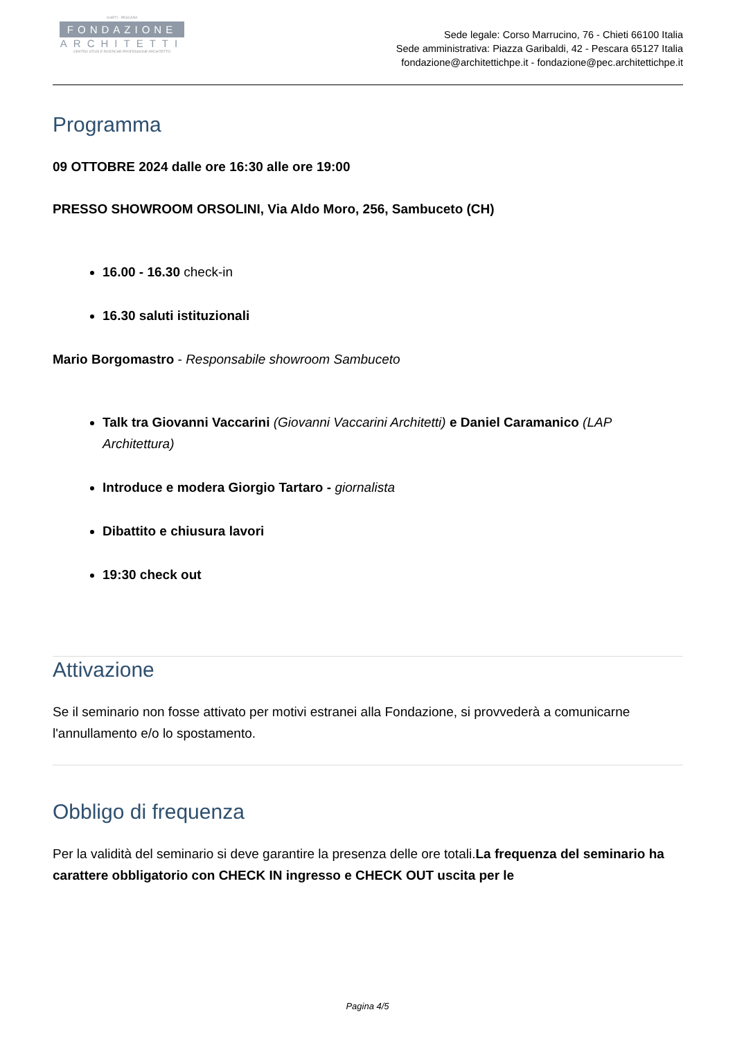CHIETI · PESCARA
FONDAZIONE
ARCHITETTI
CENTRO STUDI E RICERCHE PROFESSIONE ARCHITETTO
Sede legale: Corso Marrucino, 76 - Chieti 66100 Italia
Sede amministrativa: Piazza Garibaldi, 42 - Pescara 65127 Italia
fondazione@architettichpe.it - fondazione@pec.architettichpe.it
Programma
09 OTTOBRE 2024 dalle ore 16:30 alle ore 19:00
PRESSO SHOWROOM ORSOLINI, Via Aldo Moro, 256, Sambuceto (CH)
16.00 - 16.30 check-in
16.30 saluti istituzionali
Mario Borgomastro - Responsabile showroom Sambuceto
Talk tra Giovanni Vaccarini (Giovanni Vaccarini Architetti) e Daniel Caramanico (LAP Architettura)
Introduce e modera Giorgio Tartaro - giornalista
Dibattito e chiusura lavori
19:30 check out
Attivazione
Se il seminario non fosse attivato per motivi estranei alla Fondazione, si provvederà a comunicarne l'annullamento e/o lo spostamento.
Obbligo di frequenza
Per la validità del seminario si deve garantire la presenza delle ore totali.La frequenza del seminario ha carattere obbligatorio con CHECK IN ingresso e CHECK OUT uscita per le
Pagina 4/5